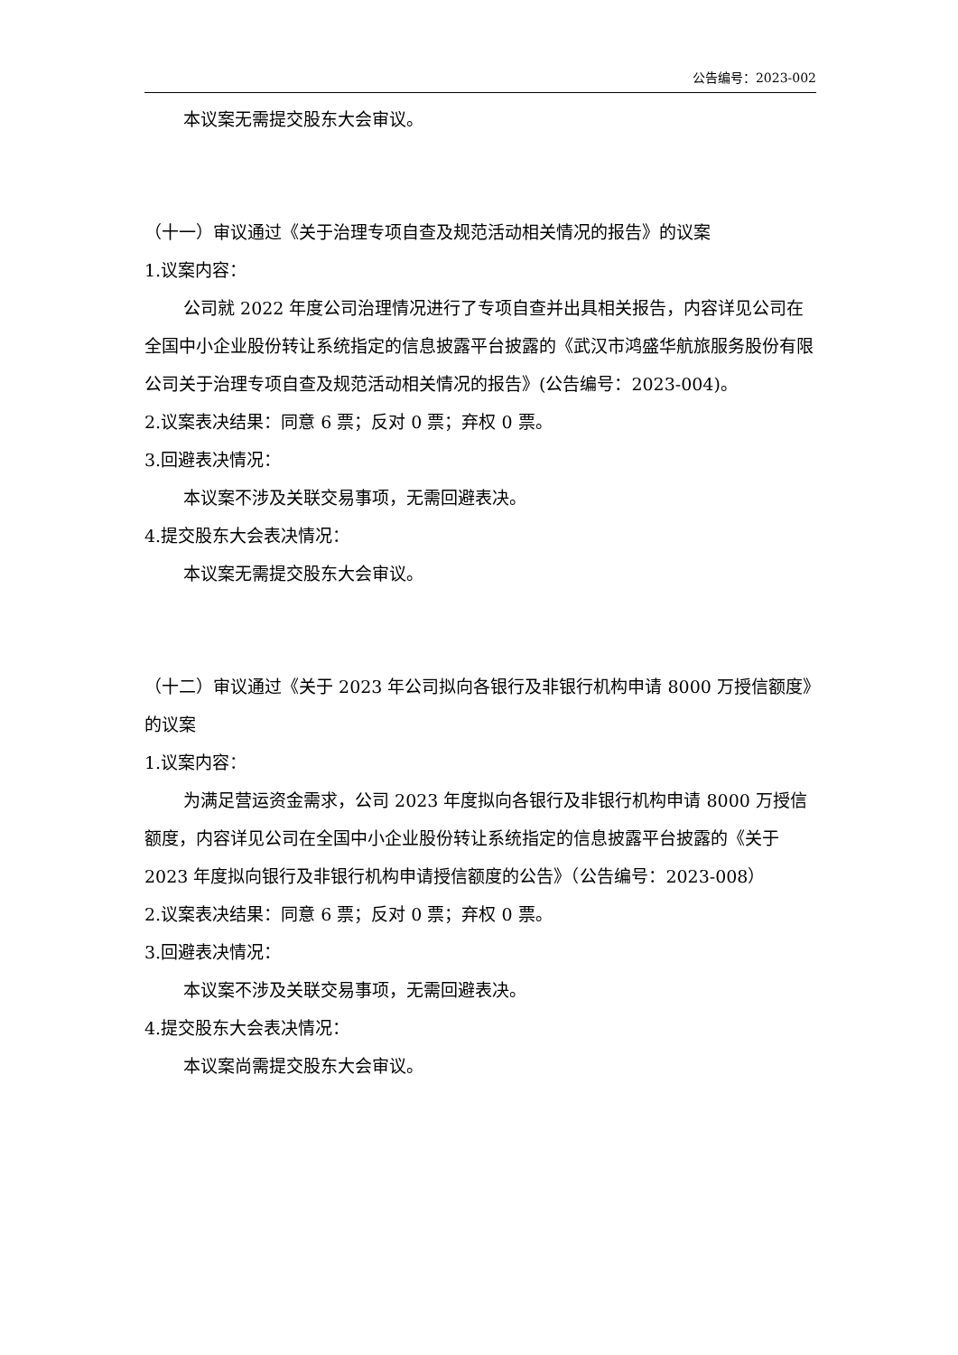公告编号：2023-002
本议案无需提交股东大会审议。
（十一）审议通过《关于治理专项自查及规范活动相关情况的报告》的议案
1.议案内容：
公司就 2022 年度公司治理情况进行了专项自查并出具相关报告，内容详见公司在全国中小企业股份转让系统指定的信息披露平台披露的《武汉市鸿盛华航旅服务股份有限公司关于治理专项自查及规范活动相关情况的报告》(公告编号：2023-004)。
2.议案表决结果：同意 6 票；反对 0 票；弃权 0 票。
3.回避表决情况：
本议案不涉及关联交易事项，无需回避表决。
4.提交股东大会表决情况：
本议案无需提交股东大会审议。
（十二）审议通过《关于 2023 年公司拟向各银行及非银行机构申请 8000 万授信额度》的议案
1.议案内容：
为满足营运资金需求，公司 2023 年度拟向各银行及非银行机构申请 8000 万授信额度，内容详见公司在全国中小企业股份转让系统指定的信息披露平台披露的《关于 2023 年度拟向银行及非银行机构申请授信额度的公告》（公告编号：2023-008）
2.议案表决结果：同意 6 票；反对 0 票；弃权 0 票。
3.回避表决情况：
本议案不涉及关联交易事项，无需回避表决。
4.提交股东大会表决情况：
本议案尚需提交股东大会审议。